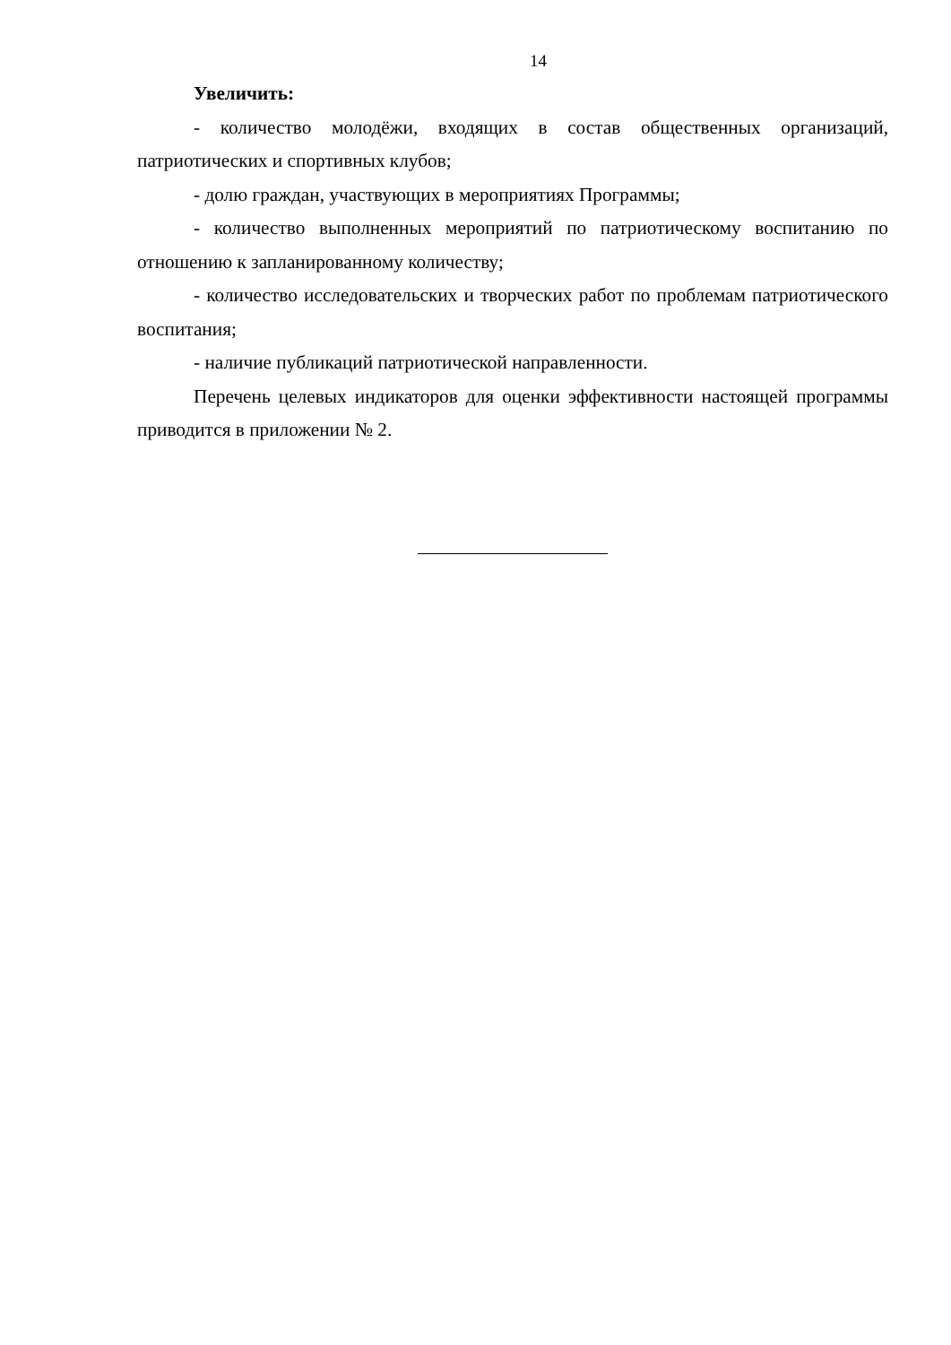14
Увеличить:
- количество молодёжи, входящих в состав общественных организаций, патриотических и спортивных клубов;
- долю граждан, участвующих в мероприятиях Программы;
- количество выполненных мероприятий по патриотическому воспитанию по отношению к запланированному количеству;
- количество исследовательских и творческих работ по проблемам патриотического воспитания;
- наличие публикаций патриотической направленности.
Перечень целевых индикаторов для оценки эффективности настоящей программы приводится в приложении № 2.